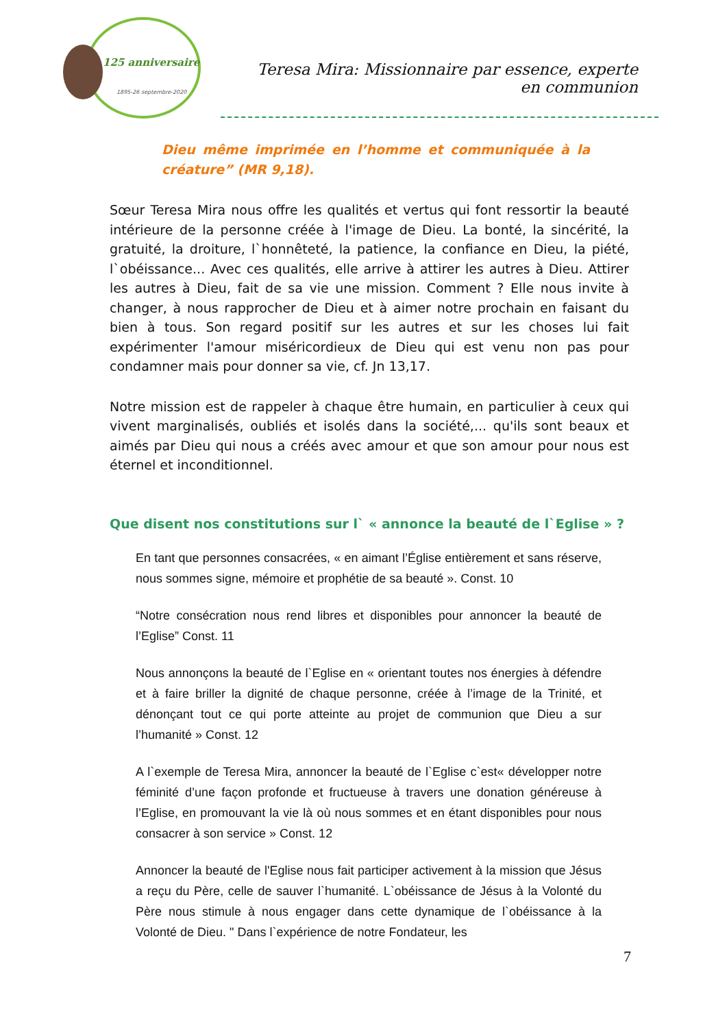125 anniversaire
1895-26 septembre-2020
Teresa Mira: Missionnaire par essence, experte en communion
Dieu même imprimée en l’homme et communiquée à la créature” (MR 9,18).
Sœur Teresa Mira nous offre les qualités et vertus qui font ressortir la beauté intérieure de la personne créée à l'image de Dieu. La bonté, la sincérité, la gratuité, la droiture, l`honnêteté, la patience, la confiance en Dieu, la piété, l`obéissance... Avec ces qualités, elle arrive à attirer les autres à Dieu. Attirer les autres à Dieu, fait de sa vie une mission. Comment ? Elle nous invite à changer, à nous rapprocher de Dieu et à aimer notre prochain en faisant du bien à tous. Son regard positif sur les autres et sur les choses lui fait expérimenter l'amour miséricordieux de Dieu qui est venu non pas pour condamner mais pour donner sa vie, cf. Jn 13,17.
Notre mission est de rappeler à chaque être humain, en particulier à ceux qui vivent marginalisés, oubliés et isolés dans la société,... qu'ils sont beaux et aimés par Dieu qui nous a créés avec amour et que son amour pour nous est éternel et inconditionnel.
Que disent nos constitutions sur l` « annonce la beauté de l`Eglise » ?
En tant que personnes consacrées, « en aimant l’Église entièrement et sans réserve, nous sommes signe, mémoire et prophétie de sa beauté ». Const. 10
“Notre consécration nous rend libres et disponibles pour annoncer la beauté de l’Eglise” Const. 11
Nous annonçons la beauté de l`Eglise en « orientant toutes nos énergies à défendre et à faire briller la dignité de chaque personne, créée à l’image de la Trinité, et dénonçant tout ce qui porte atteinte au projet de communion que Dieu a sur l’humanité » Const. 12
A l`exemple de Teresa Mira, annoncer la beauté de l`Eglise c`est« développer notre féminité d’une façon profonde et fructueuse à travers une donation généreuse à l’Eglise, en promouvant la vie là où nous sommes et en étant disponibles pour nous consacrer à son service » Const. 12
Annoncer la beauté de l'Eglise nous fait participer activement à la mission que Jésus a reçu du Père, celle de sauver l`humanité. L`obéissance de Jésus à la Volonté du Père nous stimule à nous engager dans cette dynamique de l`obéissance à la Volonté de Dieu. " Dans l`expérience de notre Fondateur, les
7